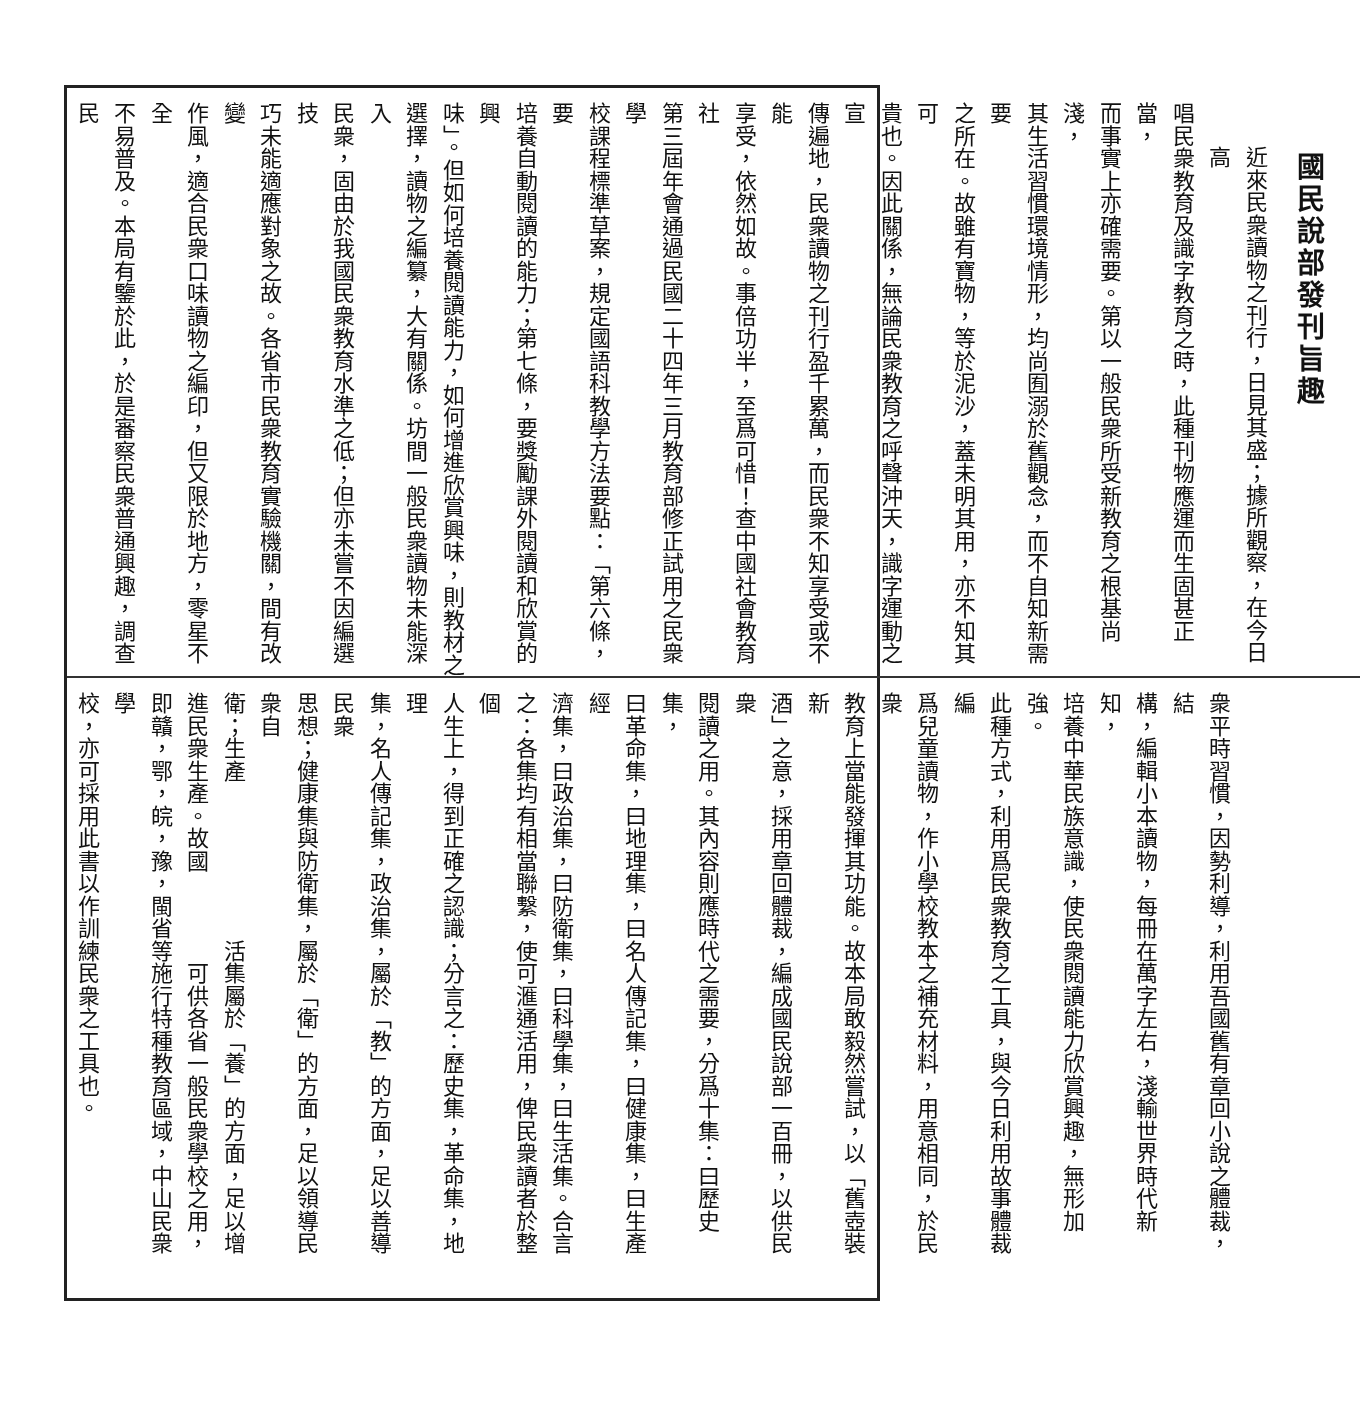國民說部發刊旨趣
近來民衆讀物之刊行，日見其盛；據所觀察，在今日高
唱民衆教育及識字教育之時，此種刊物應運而生固甚正當，
而事實上亦確需要。第以一般民衆所受新教育之根基尚淺，
其生活習慣環境情形，均尚囿溺於舊觀念，而不自知新需要
之所在。故雖有寶物，等於泥沙，蓋未明其用，亦不知其可
貴也。因此關係，無論民衆教育之呼聲沖天，識字運動之宣
傳遍地，民衆讀物之刊行盈千累萬，而民衆不知享受或不能
享受，依然如故。事倍功半，至爲可惜！查中國社會教育社
第三屆年會通過民國二十四年三月教育部修正試用之民衆學
校課程標準草案，規定國語科教學方法要點：「第六條，要
培養自動閱讀的能力；第七條，要獎勵課外閱讀和欣賞的興
味」。但如何培養閱讀能力，如何增進欣賞興味，則教材之
選擇，讀物之編纂，大有關係。坊間一般民衆讀物未能深入
民衆，固由於我國民衆教育水準之低；但亦未嘗不因編選技
巧未能適應對象之故。各省市民衆教育實驗機關，間有改變
作風，適合民衆口味讀物之編印，但又限於地方，零星不全
不易普及。本局有鑒於此，於是審察民衆普通興趣，調查民
衆平時習慣，因勢利導，利用吾國舊有章回小說之體裁，結
構，編輯小本讀物，每冊在萬字左右，淺輸世界時代新知，
培養中華民族意識，使民衆閱讀能力欣賞興趣，無形加強。
此種方式，利用爲民衆教育之工具，與今日利用故事體裁編
爲兒童讀物，作小學校教本之補充材料，用意相同，於民衆
教育上當能發揮其功能。故本局敢毅然嘗試，以「舊壺裝新
酒」之意，採用章回體裁，編成國民說部一百冊，以供民衆
閱讀之用。其內容則應時代之需要，分爲十集：曰歷史集，
曰革命集，曰地理集，曰名人傳記集，曰健康集，曰生產經
濟集，曰政治集，曰防衛集，曰科學集，曰生活集。合言
之：各集均有相當聯繫，使可滙通活用，俾民衆讀者於整個
人生上，得到正確之認識；分言之：歷史集，革命集，地理
集，名人傳記集，政治集，屬於「教」的方面，足以善導民衆
思想；健康集與防衛集，屬於「衛」的方面，足以領導民衆自
衛；生產　　　　　　　活集屬於「養」的方面，足以增
進民衆生產。故國　　　　可供各省一般民衆學校之用，
即贛，鄂，皖，豫，閩省等施行特種教育區域，中山民衆學
校，亦可採用此書以作訓練民衆之工具也。